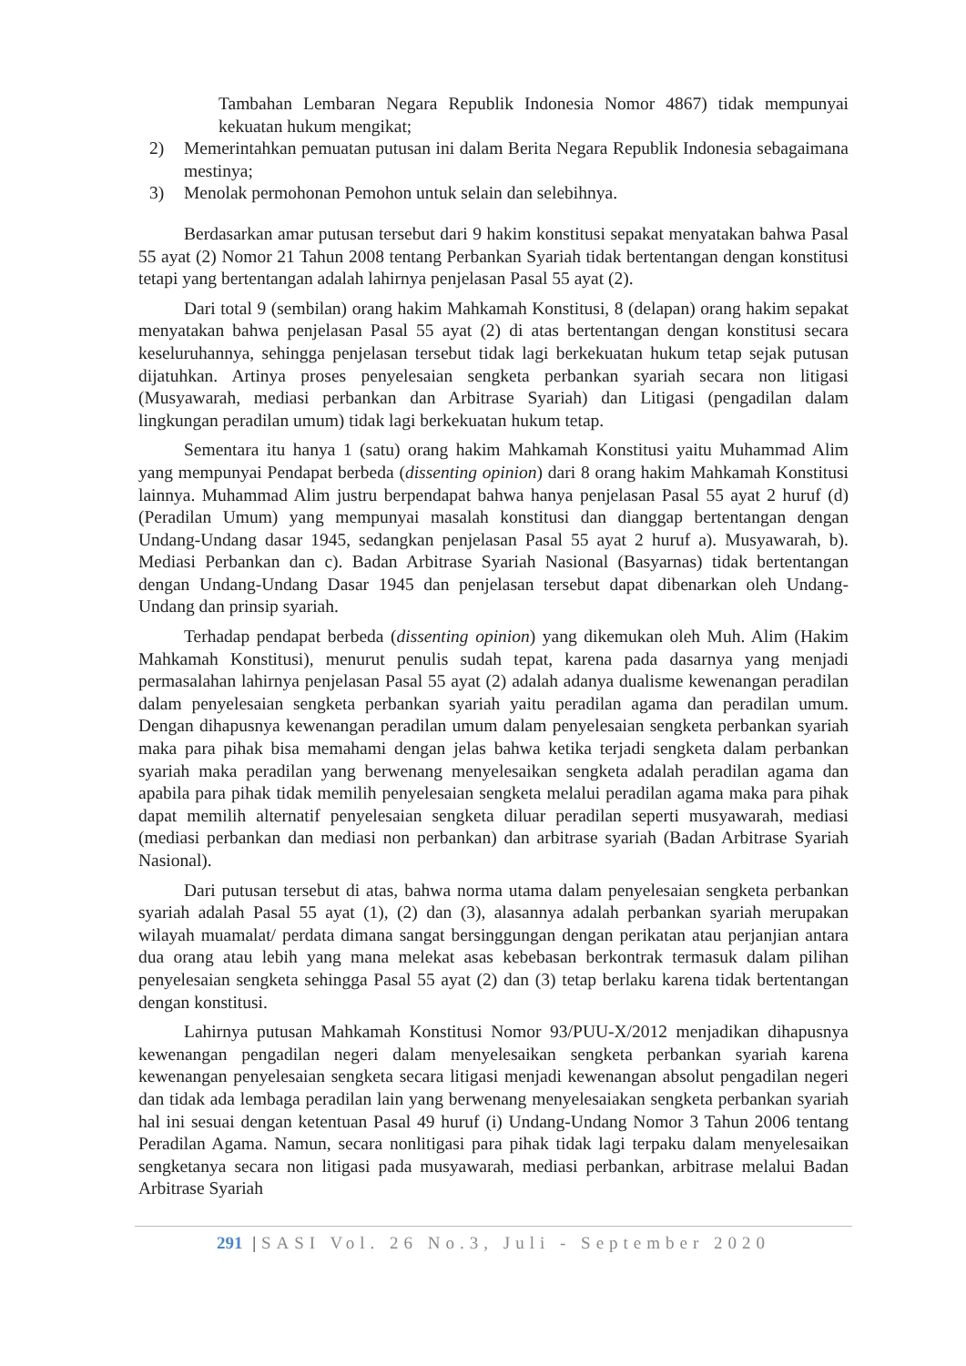Tambahan Lembaran Negara Republik Indonesia Nomor 4867) tidak mempunyai kekuatan hukum mengikat;
2) Memerintahkan pemuatan putusan ini dalam Berita Negara Republik Indonesia sebagaimana mestinya;
3) Menolak permohonan Pemohon untuk selain dan selebihnya.
Berdasarkan amar putusan tersebut dari 9 hakim konstitusi sepakat menyatakan bahwa Pasal 55 ayat (2) Nomor 21 Tahun 2008 tentang Perbankan Syariah tidak bertentangan dengan konstitusi tetapi yang bertentangan adalah lahirnya penjelasan Pasal 55 ayat (2).
Dari total 9 (sembilan) orang hakim Mahkamah Konstitusi, 8 (delapan) orang hakim sepakat menyatakan bahwa penjelasan Pasal 55 ayat (2) di atas bertentangan dengan konstitusi secara keseluruhannya, sehingga penjelasan tersebut tidak lagi berkekuatan hukum tetap sejak putusan dijatuhkan. Artinya proses penyelesaian sengketa perbankan syariah secara non litigasi (Musyawarah, mediasi perbankan dan Arbitrase Syariah) dan Litigasi (pengadilan dalam lingkungan peradilan umum) tidak lagi berkekuatan hukum tetap.
Sementara itu hanya 1 (satu) orang hakim Mahkamah Konstitusi yaitu Muhammad Alim yang mempunyai Pendapat berbeda (dissenting opinion) dari 8 orang hakim Mahkamah Konstitusi lainnya. Muhammad Alim justru berpendapat bahwa hanya penjelasan Pasal 55 ayat 2 huruf (d) (Peradilan Umum) yang mempunyai masalah konstitusi dan dianggap bertentangan dengan Undang-Undang dasar 1945, sedangkan penjelasan Pasal 55 ayat 2 huruf a). Musyawarah, b). Mediasi Perbankan dan c). Badan Arbitrase Syariah Nasional (Basyarnas) tidak bertentangan dengan Undang-Undang Dasar 1945 dan penjelasan tersebut dapat dibenarkan oleh Undang-Undang dan prinsip syariah.
Terhadap pendapat berbeda (dissenting opinion) yang dikemukan oleh Muh. Alim (Hakim Mahkamah Konstitusi), menurut penulis sudah tepat, karena pada dasarnya yang menjadi permasalahan lahirnya penjelasan Pasal 55 ayat (2) adalah adanya dualisme kewenangan peradilan dalam penyelesaian sengketa perbankan syariah yaitu peradilan agama dan peradilan umum. Dengan dihapusnya kewenangan peradilan umum dalam penyelesaian sengketa perbankan syariah maka para pihak bisa memahami dengan jelas bahwa ketika terjadi sengketa dalam perbankan syariah maka peradilan yang berwenang menyelesaikan sengketa adalah peradilan agama dan apabila para pihak tidak memilih penyelesaian sengketa melalui peradilan agama maka para pihak dapat memilih alternatif penyelesaian sengketa diluar peradilan seperti musyawarah, mediasi (mediasi perbankan dan mediasi non perbankan) dan arbitrase syariah (Badan Arbitrase Syariah Nasional).
Dari putusan tersebut di atas, bahwa norma utama dalam penyelesaian sengketa perbankan syariah adalah Pasal 55 ayat (1), (2) dan (3), alasannya adalah perbankan syariah merupakan wilayah muamalat/ perdata dimana sangat bersinggungan dengan perikatan atau perjanjian antara dua orang atau lebih yang mana melekat asas kebebasan berkontrak termasuk dalam pilihan penyelesaian sengketa sehingga Pasal 55 ayat (2) dan (3) tetap berlaku karena tidak bertentangan dengan konstitusi.
Lahirnya putusan Mahkamah Konstitusi Nomor 93/PUU-X/2012 menjadikan dihapusnya kewenangan pengadilan negeri dalam menyelesaikan sengketa perbankan syariah karena kewenangan penyelesaian sengketa secara litigasi menjadi kewenangan absolut pengadilan negeri dan tidak ada lembaga peradilan lain yang berwenang menyelesaiakan sengketa perbankan syariah hal ini sesuai dengan ketentuan Pasal 49 huruf (i) Undang-Undang Nomor 3 Tahun 2006 tentang Peradilan Agama. Namun, secara nonlitigasi para pihak tidak lagi terpaku dalam menyelesaikan sengketanya secara non litigasi pada musyawarah, mediasi perbankan, arbitrase melalui Badan Arbitrase Syariah
291 |SASI Vol. 26 No.3, Juli - September 2020